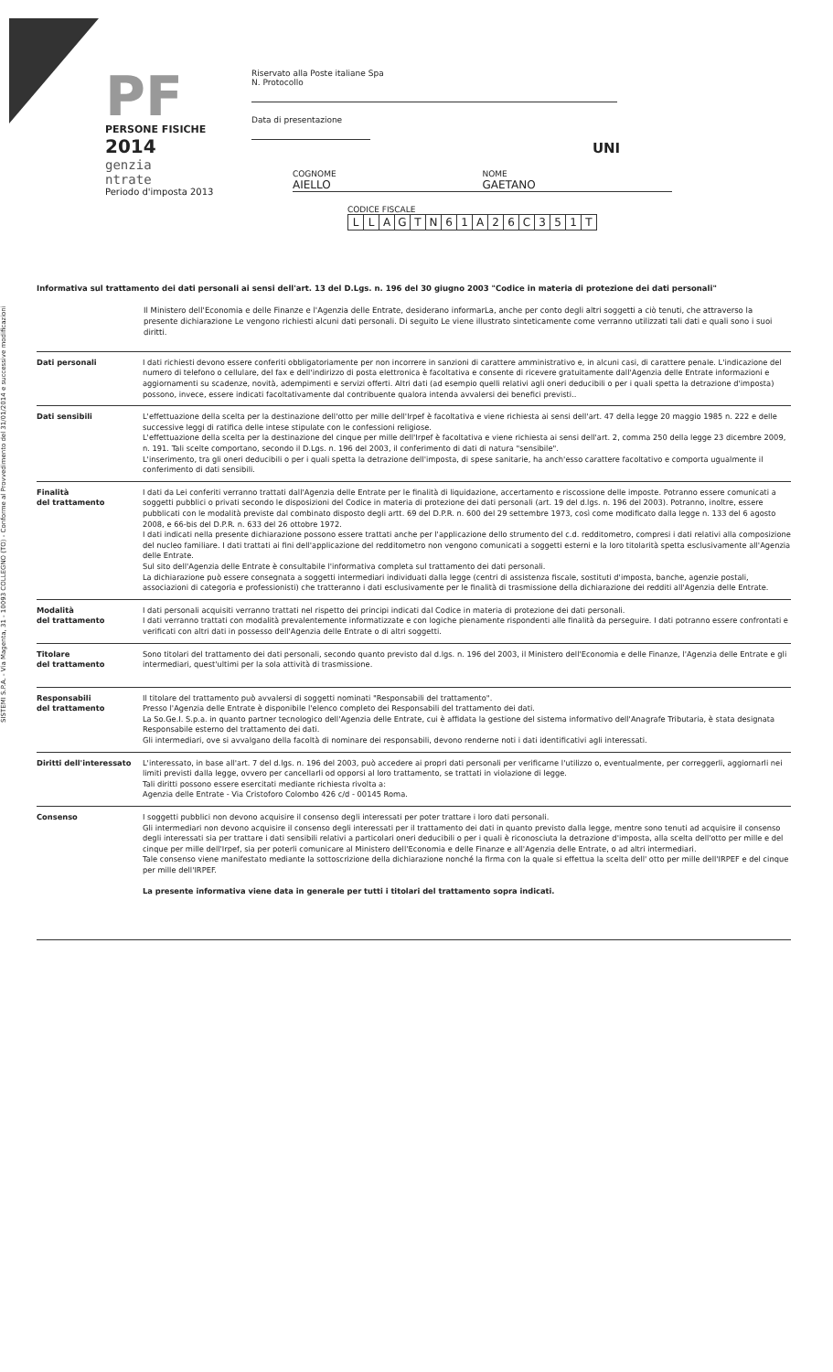SISTEMI S.P.A. - Via Magenta, 31 - 10093 COLLEGNO (TO) - Conforme al Provvedimento del 31/01/2014 e successive modificazioni
PF
PERSONE FISICHE
2014
genzia
ntrate
Periodo d'imposta 2013
Riservato alla Poste italiane Spa
N. Protocollo
Data di presentazione
UNI
COGNOME
AIELLO
NOME
GAETANO
CODICE FISCALE
| L | L | A | G | T | N | 6 | 1 | A | 2 | 6 | C | 3 | 5 | 1 | T |
Informativa sul trattamento dei dati personali ai sensi dell'art. 13 del D.Lgs. n. 196 del 30 giugno 2003 "Codice in materia di protezione dei dati personali"
Il Ministero dell'Economia e delle Finanze e l'Agenzia delle Entrate, desiderano informarLa, anche per conto degli altri soggetti a ciò tenuti, che attraverso la presente dichiarazione Le vengono richiesti alcuni dati personali. Di seguito Le viene illustrato sinteticamente come verranno utilizzati tali dati e quali sono i suoi diritti.
| Dati personali | I dati richiesti devono essere conferiti obbligatoriamente per non incorrere in sanzioni di carattere amministrativo e, in alcuni casi, di carattere penale. L'indicazione del numero di telefono o cellulare, del fax e dell'indirizzo di posta elettronica è facoltativa e consente di ricevere gratuitamente dall'Agenzia delle Entrate informazioni e aggiornamenti su scadenze, novità, adempimenti e servizi offerti. Altri dati (ad esempio quelli relativi agli oneri deducibili o per i quali spetta la detrazione d'imposta) possono, invece, essere indicati facoltativamente dal contribuente qualora intenda avvalersi dei benefici previsti.. |
| Dati sensibili | L'effettuazione della scelta per la destinazione dell'otto per mille dell'Irpef è facoltativa e viene richiesta ai sensi dell'art. 47 della legge 20 maggio 1985 n. 222 e delle successive leggi di ratifica delle intese stipulate con le confessioni religiose. L'effettuazione della scelta per la destinazione del cinque per mille dell'Irpef è facoltativa e viene richiesta ai sensi dell'art. 2, comma 250 della legge 23 dicembre 2009, n. 191. Tali scelte comportano, secondo il D.Lgs. n. 196 del 2003, il conferimento di dati di natura "sensibile". L'inserimento, tra gli oneri deducibili o per i quali spetta la detrazione dell'imposta, di spese sanitarie, ha anch'esso carattere facoltativo e comporta ugualmente il conferimento di dati sensibili. |
| Finalità del trattamento | I dati da Lei conferiti verranno trattati dall'Agenzia delle Entrate per le finalità di liquidazione, accertamento e riscossione delle imposte. Potranno essere comunicati a soggetti pubblici o privati secondo le disposizioni del Codice in materia di protezione dei dati personali (art. 19 del d.lgs. n. 196 del 2003). Potranno, inoltre, essere pubblicati con le modalità previste dal combinato disposto degli artt. 69 del D.P.R. n. 600 del 29 settembre 1973, così come modificato dalla legge n. 133 del 6 agosto 2008, e 66-bis del D.P.R. n. 633 del 26 ottobre 1972. I dati indicati nella presente dichiarazione possono essere trattati anche per l'applicazione dello strumento del c.d. redditometro, compresi i dati relativi alla composizione del nucleo familiare. I dati trattati ai fini dell'applicazione del redditometro non vengono comunicati a soggetti esterni e la loro titolarità spetta esclusivamente all'Agenzia delle Entrate. Sul sito dell'Agenzia delle Entrate è consultabile l'informativa completa sul trattamento dei dati personali. La dichiarazione può essere consegnata a soggetti intermediari individuati dalla legge (centri di assistenza fiscale, sostituti d'imposta, banche, agenzie postali, associazioni di categoria e professionisti) che tratteranno i dati esclusivamente per le finalità di trasmissione della dichiarazione dei redditi all'Agenzia delle Entrate. |
| Modalità del trattamento | I dati personali acquisiti verranno trattati nel rispetto dei principi indicati dal Codice in materia di protezione dei dati personali. I dati verranno trattati con modalità prevalentemente informatizzate e con logiche pienamente rispondenti alle finalità da perseguire. I dati potranno essere confrontati e verificati con altri dati in possesso dell'Agenzia delle Entrate o di altri soggetti. |
| Titolare del trattamento | Sono titolari del trattamento dei dati personali, secondo quanto previsto dal d.lgs. n. 196 del 2003, il Ministero dell'Economia e delle Finanze, l'Agenzia delle Entrate e gli intermediari, quest'ultimi per la sola attività di trasmissione. |
| Responsabili del trattamento | Il titolare del trattamento può avvalersi di soggetti nominati "Responsabili del trattamento". Presso l'Agenzia delle Entrate è disponibile l'elenco completo dei Responsabili del trattamento dei dati. La So.Ge.I. S.p.a. in quanto partner tecnologico dell'Agenzia delle Entrate, cui è affidata la gestione del sistema informativo dell'Anagrafe Tributaria, è stata designata Responsabile esterno del trattamento dei dati. Gli intermediari, ove si avvalgano della facoltà di nominare dei responsabili, devono renderne noti i dati identificativi agli interessati. |
| Diritti dell'interessato | L'interessato, in base all'art. 7 del d.lgs. n. 196 del 2003, può accedere ai propri dati personali per verificarne l'utilizzo o, eventualmente, per correggerli, aggiornarli nei limiti previsti dalla legge, ovvero per cancellarli od opporsi al loro trattamento, se trattati in violazione di legge. Tali diritti possono essere esercitati mediante richiesta rivolta a: Agenzia delle Entrate - Via Cristoforo Colombo 426 c/d - 00145 Roma. |
| Consenso | I soggetti pubblici non devono acquisire il consenso degli interessati per poter trattare i loro dati personali. Gli intermediari non devono acquisire il consenso degli interessati per il trattamento dei dati in quanto previsto dalla legge, mentre sono tenuti ad acquisire il consenso degli interessati sia per trattare i dati sensibili relativi a particolari oneri deducibili o per i quali è riconosciuta la detrazione d'imposta, alla scelta dell'otto per mille e del cinque per mille dell'Irpef, sia per poterli comunicare al Ministero dell'Economia e delle Finanze e all'Agenzia delle Entrate, o ad altri intermediari. Tale consenso viene manifestato mediante la sottoscrizione della dichiarazione nonché la firma con la quale si effettua la scelta dell' otto per mille dell'IRPEF e del cinque per mille dell'IRPEF. La presente informativa viene data in generale per tutti i titolari del trattamento sopra indicati. |